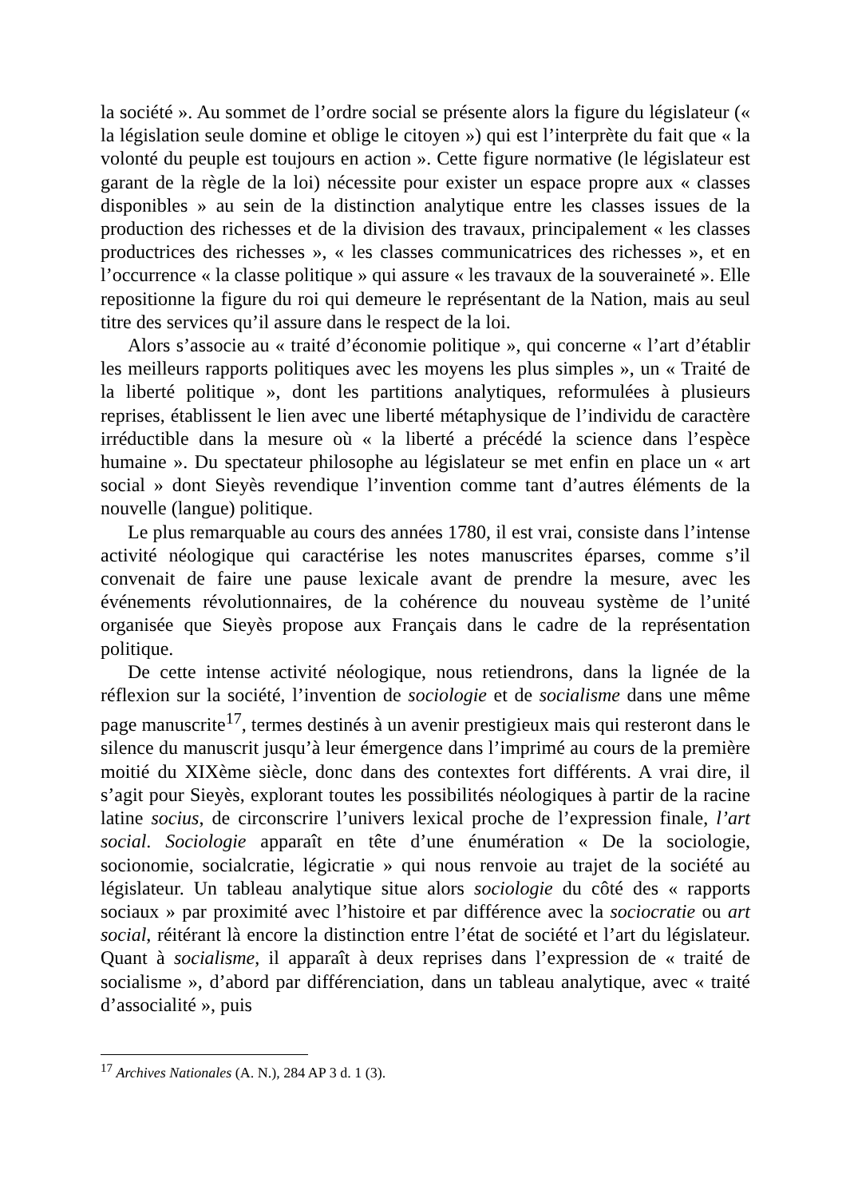la société ». Au sommet de l’ordre social se présente alors la figure du législateur (« la législation seule domine et oblige le citoyen ») qui est l’interprète du fait que « la volonté du peuple est toujours en action ». Cette figure normative (le législateur est garant de la règle de la loi) nécessite pour exister un espace propre aux « classes disponibles » au sein de la distinction analytique entre les classes issues de la production des richesses et de la division des travaux, principalement « les classes productrices des richesses », « les classes communicatrices des richesses », et en l’occurrence « la classe politique » qui assure « les travaux de la souveraineté ». Elle repositionne la figure du roi qui demeure le représentant de la Nation, mais au seul titre des services qu’il assure dans le respect de la loi.
Alors s’associe au « traité d’économie politique », qui concerne « l’art d’établir les meilleurs rapports politiques avec les moyens les plus simples », un « Traité de la liberté politique », dont les partitions analytiques, reformulées à plusieurs reprises, établissent le lien avec une liberté métaphysique de l’individu de caractère irréductible dans la mesure où « la liberté a précédé la science dans l’espèce humaine ». Du spectateur philosophe au législateur se met enfin en place un « art social » dont Sieyès revendique l’invention comme tant d’autres éléments de la nouvelle (langue) politique.
Le plus remarquable au cours des années 1780, il est vrai, consiste dans l’intense activité néologique qui caractérise les notes manuscrites éparses, comme s’il convenait de faire une pause lexicale avant de prendre la mesure, avec les événements révolutionnaires, de la cohérence du nouveau système de l’unité organisée que Sieyès propose aux Français dans le cadre de la représentation politique.
De cette intense activité néologique, nous retiendrons, dans la lignée de la réflexion sur la société, l’invention de sociologie et de socialisme dans une même page manuscrite<sup>17</sup>, termes destinés à un avenir prestigieux mais qui resteront dans le silence du manuscrit jusqu’à leur émergence dans l’imprimé au cours de la première moitié du XIXème siècle, donc dans des contextes fort différents. A vrai dire, il s’agit pour Sieyès, explorant toutes les possibilités néologiques à partir de la racine latine socius, de circonscrire l’univers lexical proche de l’expression finale, l’art social. Sociologie apparaît en tête d’une énumération « De la sociologie, socionomie, socialcratie, légicratie » qui nous renvoie au trajet de la société au législateur. Un tableau analytique situe alors sociologie du côté des « rapports sociaux » par proximité avec l’histoire et par différence avec la sociocratie ou art social, réitérant là encore la distinction entre l’état de société et l’art du législateur. Quant à socialisme, il apparaît à deux reprises dans l’expression de « traité de socialisme », d’abord par différenciation, dans un tableau analytique, avec « traité d’associalité », puis
<sup>17</sup> Archives Nationales (A. N.), 284 AP 3 d. 1 (3).